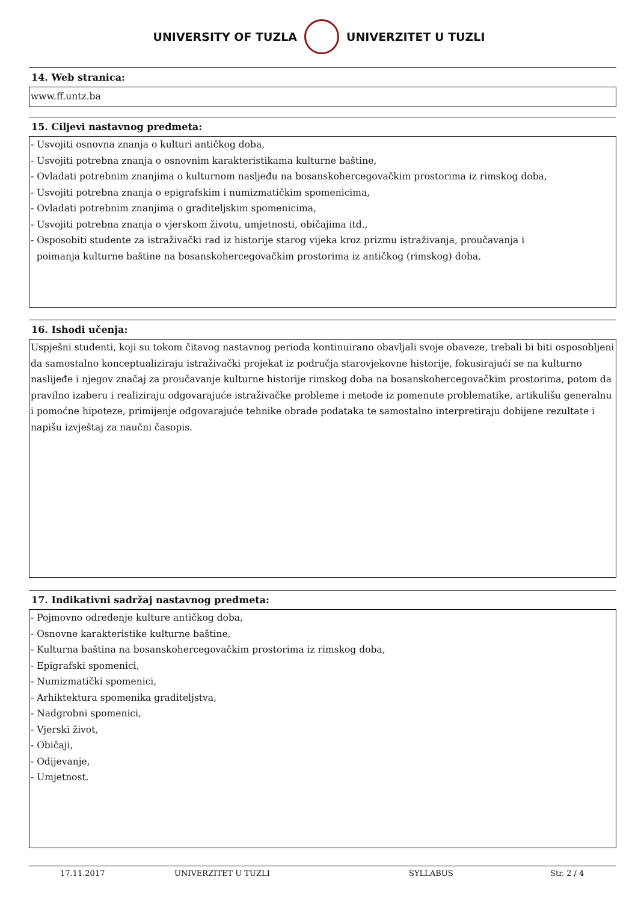UNIVERSITY OF TUZLA UNIVERZITET U TUZLI
14. Web stranica:
www.ff.untz.ba
15. Ciljevi nastavnog predmeta:
- Usvojiti osnovna znanja o kulturi antičkog doba,
- Usvojiti potrebna znanja o osnovnim karakteristikama kulturne baštine,
- Ovladati potrebnim znanjima o kulturnom nasljeđu na bosanskohercegovačkim prostorima iz rimskog doba,
- Usvojiti potrebna znanja o epigrafskim i numizmatičkim spomenicima,
- Ovladati potrebnim znanjima o graditeljskim spomenicima,
- Usvojiti potrebna znanja o vjerskom životu, umjetnosti, običajima itd.,
- Osposobiti studente za istraživački rad iz historije starog vijeka kroz prizmu istraživanja, proučavanja i
poimanja kulturne baštine na bosanskohercegovačkim prostorima iz antičkog (rimskog) doba.
16. Ishodi učenja:
Uspješni studenti, koji su tokom čitavog nastavnog perioda kontinuirano obavljali svoje obaveze, trebali bi biti osposobljeni da samostalno konceptualiziraju istraživački projekat iz područja starovjekovne historije, fokusirajući se na kulturno naslijeđe i njegov značaj za proučavanje kulturne historije rimskog doba na bosanskohercegovačkim prostorima, potom da pravilno izaberu i realiziraju odgovarajuće istraživačke probleme i metode iz pomenute problematike, artikulišu generalnu i pomoćne hipoteze, primijenje odgovarajuće tehnike obrade podataka te samostalno interpretiraju dobijene rezultate i napišu izvještaj za naučni časopis.
17. Indikativni sadržaj nastavnog predmeta:
- Pojmovno određenje kulture antičkog doba,
- Osnovne karakteristike kulturne baštine,
- Kulturna baština na bosanskohercegovačkim prostorima iz rimskog doba,
- Epigrafski spomenici,
- Numizmatički spomenici,
- Arhiktektura spomenika graditeljstva,
- Nadgrobni spomenici,
- Vjerski život,
- Običaji,
- Odijevanje,
- Umjetnost.
17.11.2017 UNIVERZITET U TUZLI SYLLABUS Str. 2 / 4